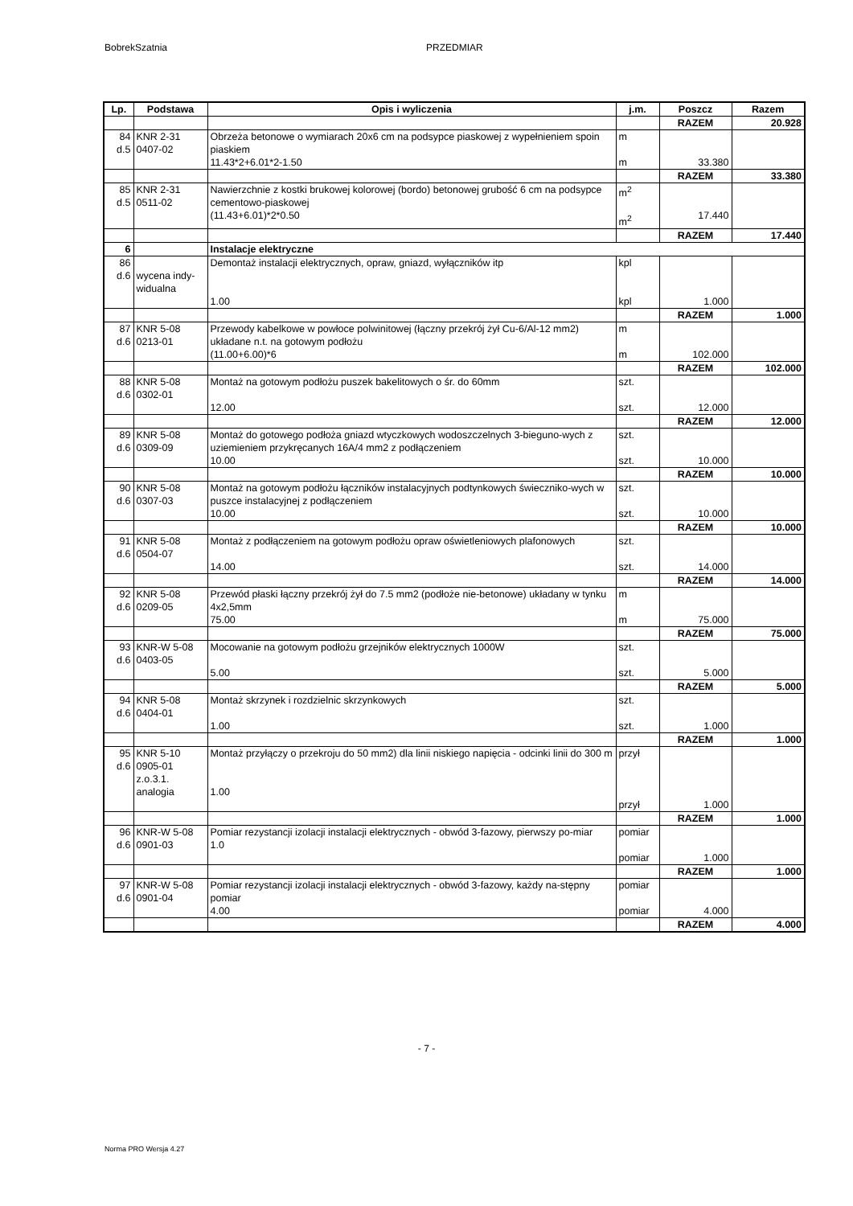BobrekSzatnia PRZEDMIAR
| Lp. | Podstawa | Opis i wyliczenia | j.m. | Poszcz | Razem |
| --- | --- | --- | --- | --- | --- |
| | | | | RAZEM | 20.928 |
| 84 d.5 | KNR 2-31 0407-02 | Obrzeża betonowe o wymiarach 20x6 cm na podsypce piaskowej z wypełnieniem spoin piaskiem 11.43*2+6.01*2-1.50 | m m | 33.380 | |
| | | | | RAZEM | 33.380 |
| 85 d.5 | KNR 2-31 0511-02 | Nawierzchnie z kostki brukowej kolorowej (bordo) betonowej grubość 6 cm na podsypce cementowo-piaskowej (11.43+6.01)*2*0.50 | m<sup>2</sup> m<sup>2</sup> | 17.440 | |
| | | | | RAZEM | 17.440 |
| 6 | | Instalacje elektryczne | | | |
| 86 d.6 | wycena indy- widualna | Demontaż instalacji elektrycznych, opraw, gniazd, wyłączników itp 1.00 | kpl kpl | 1.000 | |
| | | | | RAZEM | 1.000 |
| 87 d.6 | KNR 5-08 0213-01 | Przewody kabelkowe w powłoce polwinitowej (łączny przekrój żył Cu-6/Al-12 mm2) układane n.t. na gotowym podłożu (11.00+6.00)*6 | m m | 102.000 | |
| | | | | RAZEM | 102.000 |
| 88 d.6 | KNR 5-08 0302-01 | Montaż na gotowym podłożu puszek bakelitowych o śr. do 60mm 12.00 | szt. szt. | 12.000 | |
| | | | | RAZEM | 12.000 |
| 89 d.6 | KNR 5-08 0309-09 | Montaż do gotowego podłoża gniazd wtyczkowych wodoszczelnych 3-bieguno-wych z uziemieniem przykręcanych 16A/4 mm2 z podłączeniem 10.00 | szt. szt. | 10.000 | |
| | | | | RAZEM | 10.000 |
| 90 d.6 | KNR 5-08 0307-03 | Montaż na gotowym podłożu łączników instalacyjnych podtynkowych świeczniko-wych w puszce instalacyjnej z podłączeniem 10.00 | szt. szt. | 10.000 | |
| | | | | RAZEM | 10.000 |
| 91 d.6 | KNR 5-08 0504-07 | Montaż z podłączeniem na gotowym podłożu opraw oświetleniowych plafonowych 14.00 | szt. szt. | 14.000 | |
| | | | | RAZEM | 14.000 |
| 92 d.6 | KNR 5-08 0209-05 | Przewód płaski łączny przekrój żył do 7.5 mm2 (podłoże nie-betonowe) układany w tynku 4x2,5mm 75.00 | m m | 75.000 | |
| | | | | RAZEM | 75.000 |
| 93 d.6 | KNR-W 5-08 0403-05 | Mocowanie na gotowym podłożu grzejników elektrycznych 1000W 5.00 | szt. szt. | 5.000 | |
| | | | | RAZEM | 5.000 |
| 94 d.6 | KNR 5-08 0404-01 | Montaż skrzynek i rozdzielnic skrzynkowych 1.00 | szt. szt. | 1.000 | |
| | | | | RAZEM | 1.000 |
| 95 d.6 | KNR 5-10 0905-01 z.o.3.1. analogia | Montaż przyłączy o przekroju do 50 mm2) dla linii niskiego napięcia - odcinki linii do 300 m 1.00 | przył przył | 1.000 | |
| | | | | RAZEM | 1.000 |
| 96 d.6 | KNR-W 5-08 0901-03 | Pomiar rezystancji izolacji instalacji elektrycznych - obwód 3-fazowy, pierwszy po-miar 1.0 | pomiar pomiar | 1.000 | |
| | | | | RAZEM | 1.000 |
| 97 d.6 | KNR-W 5-08 0901-04 | Pomiar rezystancji izolacji instalacji elektrycznych - obwód 3-fazowy, każdy na-stępny pomiar 4.00 | pomiar pomiar | 4.000 | |
| | | | | RAZEM | 4.000 |
- 7 -
Norma PRO Wersja 4.27